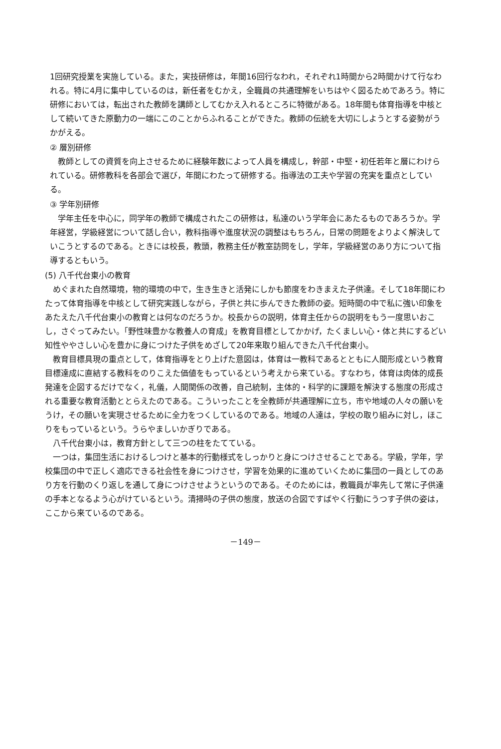1回研究授業を実施している。また，実技研修は，年間16回行なわれ，それぞれ1時間から2時間かけて行なわれる。特に4月に集中しているのは，新任者をむかえ，全職員の共通理解をいちはやく図るためであろう。特に研修においては，転出された教師を講師としてむかえ入れるところに特徴がある。18年間も体育指導を中核として続いてきた原動力の一端にこのことからふれることができた。教師の伝統を大切にしようとする姿勢がうかがえる。
② 層別研修
教師としての資質を向上させるために経験年数によって人員を構成し，幹部・中堅・初任若年と層にわけられている。研修教科を各部会で選び，年間にわたって研修する。指導法の工夫や学習の充実を重点としている。
③ 学年別研修
学年主任を中心に，同学年の教師で構成されたこの研修は，私達のいう学年会にあたるものであろうか。学年経営，学級経営について話し合い，教科指導や進度状況の調整はもちろん，日常の問題をよりよく解決していこうとするのである。ときには校長，教頭，教務主任が教室訪問をし，学年，学級経営のあり方について指導するともいう。
(5) 八千代台東小の教育
めぐまれた自然環境，物的環境の中で，生き生きと活発にしかも節度をわきまえた子供達。そして18年間にわたって体育指導を中核として研究実践しながら，子供と共に歩んできた教師の姿。短時間の中で私に強い印象をあたえた八千代台東小の教育とは何なのだろうか。校長からの説明，体育主任からの説明をもう一度思いおこし，さぐってみたい。「野性味豊かな教養人の育成」を教育目標としてかかげ，たくましい心・体と共にするどい知性ややさしい心を豊かに身につけた子供をめざして20年来取り組んできた八千代台東小。
教育目標具現の重点として，体育指導をとり上げた意図は，体育は一教科であるとともに人間形成という教育目標達成に直結する教科をのりこえた価値をもっているという考えから来ている。すなわち，体育は肉体的成長発達を企図するだけでなく，礼儀，人間関係の改善，自己統制，主体的・科学的に課題を解決する態度の形成される重要な教育活動ととらえたのである。こういったことを全教師が共通理解に立ち，市や地域の人々の願いをうけ，その願いを実現させるために全力をつくしているのである。地域の人達は，学校の取り組みに対し，ほこりをもっているという。うらやましいかぎりである。
八千代台東小は，教育方針として三つの柱をたてている。
一つは，集団生活におけるしつけと基本的行動様式をしっかりと身につけさせることである。学級，学年，学校集団の中で正しく適応できる社会性を身につけさせ，学習を効果的に進めていくために集団の一員としてのあり方を行動のくり返しを通して身につけさせようというのである。そのためには，教職員が率先して常に子供達の手本となるよう心がけているという。清掃時の子供の態度，放送の合図ですばやく行動にうつす子供の姿は，ここから来ているのである。
－149－